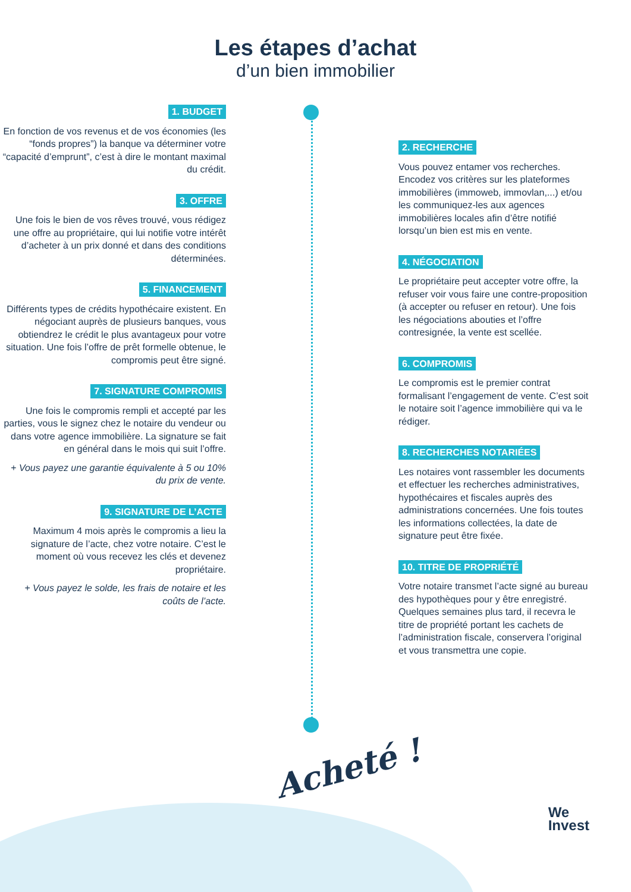Les étapes d’achat
d’un bien immobilier
1. BUDGET
En fonction de vos revenus et de vos économies (les “fonds propres”) la banque va déterminer votre “capacité d’emprunt”, c’est à dire le montant maximal du crédit.
3. OFFRE
Une fois le bien de vos rêves trouvé, vous rédigez une offre au propriétaire, qui lui notifie votre intérêt d’acheter à un prix donné et dans des conditions déterminées.
5. FINANCEMENT
Différents types de crédits hypothécaire existent. En négociant auprès de plusieurs banques, vous obtiendrez le crédit le plus avantageux pour votre situation. Une fois l’offre de prêt formelle obtenue, le compromis peut être signé.
7. SIGNATURE COMPROMIS
Une fois le compromis rempli et accepté par les parties, vous le signez chez le notaire du vendeur ou dans votre agence immobilière. La signature se fait en général dans le mois qui suit l’offre.
+ Vous payez une garantie équivalente à 5 ou 10% du prix de vente.
9. SIGNATURE DE L’ACTE
Maximum 4 mois après le compromis a lieu la signature de l’acte, chez votre notaire. C’est le moment où vous recevez les clés et devenez propriétaire.
+ Vous payez le solde, les frais de notaire et les coûts de l’acte.
2. RECHERCHE
Vous pouvez entamer vos recherches. Encodez vos critères sur les plateformes immobilières (immoweb, immovlan,...) et/ou les communiquez-les aux agences immobilières locales afin d’être notifié lorsqu’un bien est mis en vente.
4. NÉGOCIATION
Le propriétaire peut accepter votre offre, la refuser voir vous faire une contre-proposition (à accepter ou refuser en retour). Une fois les négociations abouties et l’offre contresignée, la vente est scellée.
6. COMPROMIS
Le compromis est le premier contrat formalisant l’engagement de vente. C’est soit le notaire soit l’agence immobilière qui va le rédiger.
8. RECHERCHES NOTARIÉES
Les notaires vont rassembler les documents et effectuer les recherches administratives, hypothécaires et fiscales auprès des administrations concernées. Une fois toutes les informations collectées, la date de signature peut être fixée.
10. TITRE DE PROPRIÉTÉ
Votre notaire transmet l’acte signé au bureau des hypothèques pour y être enregistré. Quelques semaines plus tard, il recevra le titre de propriété portant les cachets de l’administration fiscale, conservera l’original et vous transmettra une copie.
Acheté !
We
Invest